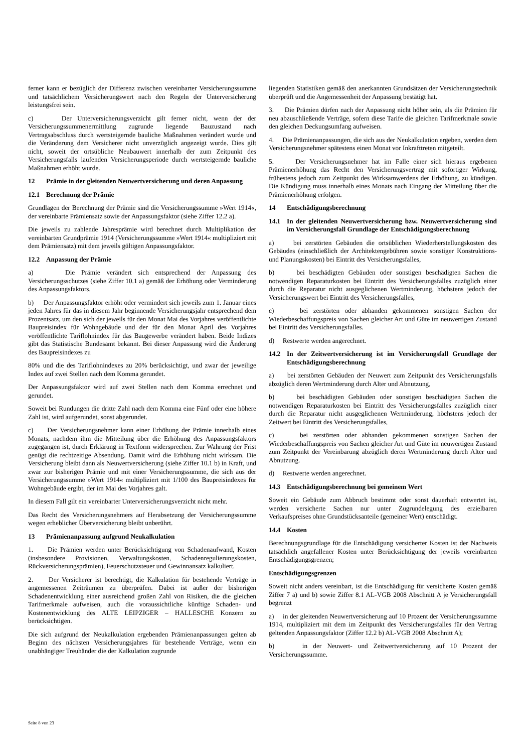ferner kann er bezüglich der Differenz zwischen vereinbarter Versicherungssumme und tatsächlichem Versicherungswert nach den Regeln der Unterversicherung leistungsfrei sein.
c) Der Unterversicherungsverzicht gilt ferner nicht, wenn der der Versicherungssummenermittlung zugrunde liegende Bauzustand nach Vertragsabschluss durch wertsteigernde bauliche Maßnahmen verändert wurde und die Veränderung dem Versicherer nicht unverzüglich angezeigt wurde. Dies gilt nicht, soweit der ortsübliche Neubauwert innerhalb der zum Zeitpunkt des Versicherungsfalls laufenden Versicherungsperiode durch wertsteigernde bauliche Maßnahmen erhöht wurde.
12 Prämie in der gleitenden Neuwertversicherung und deren Anpassung
12.1 Berechnung der Prämie
Grundlagen der Berechnung der Prämie sind die Versicherungssumme »Wert 1914«, der vereinbarte Prämiensatz sowie der Anpassungsfaktor (siehe Ziffer 12.2 a).
Die jeweils zu zahlende Jahresprämie wird berechnet durch Multiplikation der vereinbarten Grundprämie 1914 (Versicherungssumme »Wert 1914« multipliziert mit dem Prämiensatz) mit dem jeweils gültigen Anpassungsfaktor.
12.2 Anpassung der Prämie
a) Die Prämie verändert sich entsprechend der Anpassung des Versicherungsschutzes (siehe Ziffer 10.1 a) gemäß der Erhöhung oder Verminderung des Anpassungsfaktors.
b) Der Anpassungsfaktor erhöht oder vermindert sich jeweils zum 1. Januar eines jeden Jahres für das in diesem Jahr beginnende Versicherungsjahr entsprechend dem Prozentsatz, um den sich der jeweils für den Monat Mai des Vorjahres veröffentlichte Baupreisindex für Wohngebäude und der für den Monat April des Vorjahres veröffentlichte Tariflohnindex für das Baugewerbe verändert haben. Beide Indizes gibt das Statistische Bundesamt bekannt. Bei dieser Anpassung wird die Änderung des Baupreisindexes zu
80% und die des Tariflohnindexes zu 20% berücksichtigt, und zwar der jeweilige Index auf zwei Stellen nach dem Komma gerundet.
Der Anpassungsfaktor wird auf zwei Stellen nach dem Komma errechnet und gerundet.
Soweit bei Rundungen die dritte Zahl nach dem Komma eine Fünf oder eine höhere Zahl ist, wird aufgerundet, sonst abgerundet.
c) Der Versicherungsnehmer kann einer Erhöhung der Prämie innerhalb eines Monats, nachdem ihm die Mitteilung über die Erhöhung des Anpassungsfaktors zugegangen ist, durch Erklärung in Textform widersprechen. Zur Wahrung der Frist genügt die rechtzeitige Absendung. Damit wird die Erhöhung nicht wirksam. Die Versicherung bleibt dann als Neuwertversicherung (siehe Ziffer 10.1 b) in Kraft, und zwar zur bisherigen Prämie und mit einer Versicherungssumme, die sich aus der Versicherungssumme »Wert 1914« multipliziert mit 1/100 des Baupreisindexes für Wohngebäude ergibt, der im Mai des Vorjahres galt.
In diesem Fall gilt ein vereinbarter Unterversicherungsverzicht nicht mehr.
Das Recht des Versicherungsnehmers auf Herabsetzung der Versicherungssumme wegen erheblicher Überversicherung bleibt unberührt.
13 Prämienanpassung aufgrund Neukalkulation
1. Die Prämien werden unter Berücksichtigung von Schadenaufwand, Kosten (insbesondere Provisionen, Verwaltungskosten, Schadenregulierungskosten, Rückversicherungsprämien), Feuerschutzsteuer und Gewinnansatz kalkuliert.
2. Der Versicherer ist berechtigt, die Kalkulation für bestehende Verträge in angemessenen Zeiträumen zu überprüfen. Dabei ist außer der bisherigen Schadenentwicklung einer ausreichend großen Zahl von Risiken, die die gleichen Tarifmerkmale aufweisen, auch die voraussichtliche künftige Schaden- und Kostenentwicklung des ALTE LEIPZIGER – HALLESCHE Konzern zu berücksichtigen.
Die sich aufgrund der Neukalkulation ergebenden Prämienanpassungen gelten ab Beginn des nächsten Versicherungsjahres für bestehende Verträge, wenn ein unabhängiger Treuhänder die der Kalkulation zugrunde
liegenden Statistiken gemäß den anerkannten Grundsätzen der Versicherungstechnik überprüft und die Angemessenheit der Anpassung bestätigt hat.
3. Die Prämien dürfen nach der Anpassung nicht höher sein, als die Prämien für neu abzuschließende Verträge, sofern diese Tarife die gleichen Tarifmerkmale sowie den gleichen Deckungsumfang aufweisen.
4. Die Prämienanpassungen, die sich aus der Neukalkulation ergeben, werden dem Versicherungsnehmer spätestens einen Monat vor Inkrafttreten mitgeteilt.
5. Der Versicherungsnehmer hat im Falle einer sich hieraus ergebenen Prämienerhöhung das Recht den Versicherungsvertrag mit sofortiger Wirkung, frühestens jedoch zum Zeitpunkt des Wirksamwerdens der Erhöhung, zu kündigen. Die Kündigung muss innerhalb eines Monats nach Eingang der Mitteilung über die Prämienerhöhung erfolgen.
14 Entschädigungsberechnung
14.1 In der gleitenden Neuwertversicherung bzw. Neuwertversicherung sind im Versicherungsfall Grundlage der Entschädigungsberechnung
a) bei zerstörten Gebäuden die ortsüblichen Wiederherstellungskosten des Gebäudes (einschließlich der Architektengebühren sowie sonstiger Konstruktions- und Planungskosten) bei Eintritt des Versicherungsfalles,
b) bei beschädigten Gebäuden oder sonstigen beschädigten Sachen die notwendigen Reparaturkosten bei Eintritt des Versicherungsfalles zuzüglich einer durch die Reparatur nicht ausgeglichenen Wertminderung, höchstens jedoch der Versicherungswert bei Eintritt des Versicherungsfalles,
c) bei zerstörten oder abhanden gekommenen sonstigen Sachen der Wiederbeschaffungspreis von Sachen gleicher Art und Güte im neuwertigen Zustand bei Eintritt des Versicherungsfalles.
d) Restwerte werden angerechnet.
14.2 In der Zeitwertversicherung ist im Versicherungsfall Grundlage der Entschädigungsberechnung
a) bei zerstörten Gebäuden der Neuwert zum Zeitpunkt des Versicherungsfalls abzüglich deren Wertminderung durch Alter und Abnutzung,
b) bei beschädigten Gebäuden oder sonstigen beschädigten Sachen die notwendigen Reparaturkosten bei Eintritt des Versicherungsfalles zuzüglich einer durch die Reparatur nicht ausgeglichenen Wertminderung, höchstens jedoch der Zeitwert bei Eintritt des Versicherungsfalles,
c) bei zerstörten oder abhanden gekommenen sonstigen Sachen der Wiederbeschaffungspreis von Sachen gleicher Art und Güte im neuwertigen Zustand zum Zeitpunkt der Vereinbarung abzüglich deren Wertminderung durch Alter und Abnutzung.
d) Restwerte werden angerechnet.
14.3 Entschädigungsberechnung bei gemeinem Wert
Soweit ein Gebäude zum Abbruch bestimmt oder sonst dauerhaft entwertet ist, werden versicherte Sachen nur unter Zugrundelegung des erzielbaren Verkaufspreises ohne Grundstücksanteile (gemeiner Wert) entschädigt.
14.4 Kosten
Berechnungsgrundlage für die Entschädigung versicherter Kosten ist der Nachweis tatsächlich angefallener Kosten unter Berücksichtigung der jeweils vereinbarten Entschädigungsgrenzen;
Entschädigungsgrenzen
Soweit nicht anders vereinbart, ist die Entschädigung für versicherte Kosten gemäß Ziffer 7 a) und b) sowie Ziffer 8.1 AL-VGB 2008 Abschnitt A je Versicherungsfall begrenzt
a) in der gleitenden Neuwertversicherung auf 10 Prozent der Versicherungssumme 1914, multipliziert mit dem im Zeitpunkt des Versicherungsfalles für den Vertrag geltenden Anpassungsfaktor (Ziffer 12.2 b) AL-VGB 2008 Abschnitt A);
b) in der Neuwert- und Zeitwertversicherung auf 10 Prozent der Versicherungssumme.
Seite 8 von 23